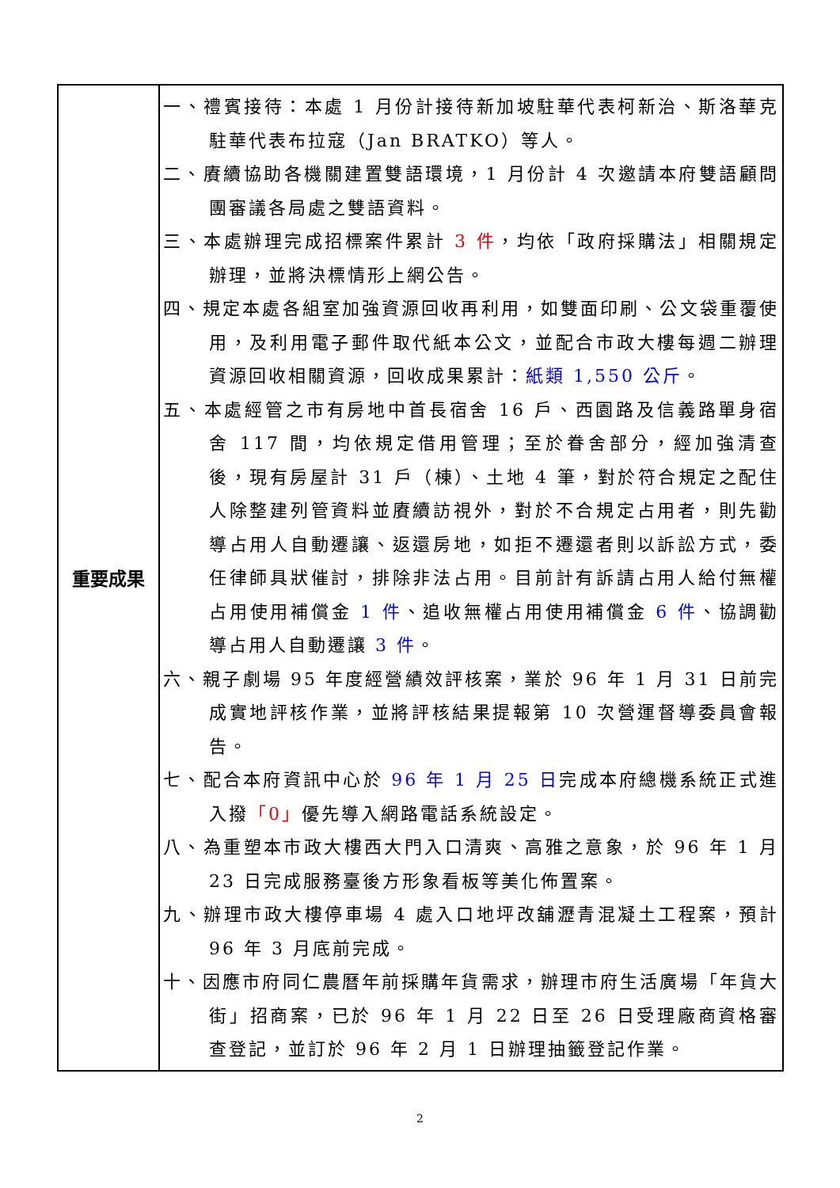| 重要成果 | 一、禮賓接待：本處 1 月份計接待新加坡駐華代表柯新治、斯洛華克駐華代表布拉寇（Jan BRATKO）等人。 二、賡續協助各機關建置雙語環境，1 月份計 4 次邀請本府雙語顧問團審議各局處之雙語資料。 三、本處辦理完成招標案件累計 3 件 ，均依「政府採購法」相關規定辦理，並將決標情形上網公告。 四、規定本處各組室加強資源回收再利用，如雙面印刷、公文袋重覆使用，及利用電子郵件取代紙本公文，並配合市政大樓每週二辦理資源回收相關資源，回收成果累計： 紙類 1,550 公斤 。 五、本處經管之市有房地中首長宿舍 16 戶、西園路及信義路單身宿舍 117 間，均依規定借用管理；至於眷舍部分，經加強清查後，現有房屋計 31 戶（棟）、土地 4 筆，對於符合規定之配住人除整建列管資料並賡續訪視外，對於不合規定占用者，則先勸導占用人自動遷讓、返還房地，如拒不遷還者則以訴訟方式，委任律師具狀催討，排除非法占用。目前計有訴請占用人給付無權占用使用補償金 1 件 、追收無權占用使用補償金 6 件 、協調勸導占用人自動遷讓 3 件 。 六、親子劇場 95 年度經營績效評核案，業於 96 年 1 月 31 日前完成實地評核作業，並將評核結果提報第 10 次營運督導委員會報告。 七、配合本府資訊中心於 96 年 1 月 25 日 完成本府總機系統正式進入撥 「0」 優先導入網路電話系統設定。 八、為重塑本市政大樓西大門入口清爽、高雅之意象，於 96 年 1 月 23 日完成服務臺後方形象看板等美化佈置案。 九、辦理市政大樓停車場 4 處入口地坪改舖瀝青混凝土工程案，預計 96 年 3 月底前完成。 十、因應市府同仁農曆年前採購年貨需求，辦理市府生活廣場「年貨大街」招商案，已於 96 年 1 月 22 日至 26 日受理廠商資格審查登記，並訂於 96 年 2 月 1 日辦理抽籤登記作業。 |
2